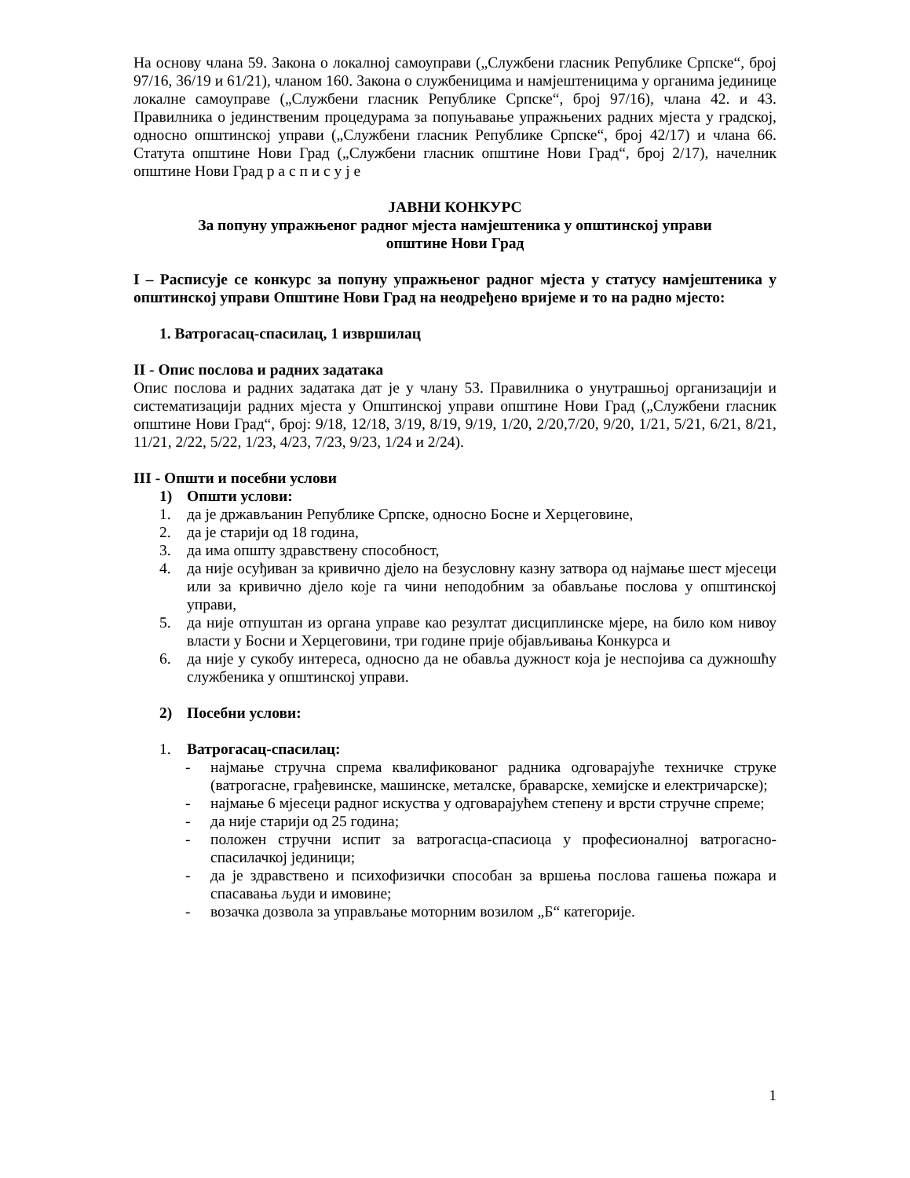На основу члана 59. Закона о локалној самоуправи („Службени гласник Републике Српске“, број 97/16, 36/19 и 61/21), чланом 160. Закона о службеницима и намјештеницима у органима јединице локалне самоуправе („Службени гласник Републике Српске“, број 97/16), члана 42. и 43. Правилника о јединственим процедурама за попуњавање упражњених радних мјеста у градској, односно општинској управи („Службени гласник Републике Српске“, број 42/17) и члана 66. Статута општине Нови Град („Службени гласник општине Нови Град“, број 2/17), начелник општине Нови Град р а с п и с у ј е
ЈАВНИ КОНКУРС
За попуну упражњеног радног мјеста намјештеника у општинској управи
општине Нови Град
I – Расписује се конкурс за попуну упражњеног радног мјеста у статусу намјештеника у општинској управи Општине Нови Град на неодређено вријеме и то на радно мјесто:
1. Ватрогасац-спасилац, 1 извршилац
II - Опис послова и радних задатака
Опис послова и радних задатака дат је у члану 53. Правилника о унутрашњој организацији и систематизацији радних мјеста у Општинској управи општине Нови Град („Службени гласник општине Нови Град“, број: 9/18, 12/18, 3/19, 8/19, 9/19, 1/20, 2/20,7/20, 9/20, 1/21, 5/21, 6/21, 8/21, 11/21, 2/22, 5/22, 1/23, 4/23, 7/23, 9/23, 1/24 и 2/24).
III - Општи и посебни услови
1) Општи услови:
1. да је држављанин Републике Српске, односно Босне и Херцеговине,
2. да је старији од 18 година,
3. да има општу здравствену способност,
4. да није осуђиван за кривично дјело на безусловну казну затвора од најмање шест мјесеци или за кривично дјело које га чини неподобним за обављање послова у општинској управи,
5. да није отпуштан из органа управе као резултат дисциплинске мјере, на било ком нивоу власти у Босни и Херцеговини, три године прије објављивања Конкурса и
6. да није у сукобу интереса, односно да не обавља дужност која је неспојива са дужношћу службеника у општинској управи.
2) Посебни услови:
1. Ватрогасац-спасилац:
- најмање стручна спрема квалификованог радника одговарајуће техничке струке (ватрогасне, грађевинске, машинске, металске, браварске, хемијске и електричарске);
- најмање 6 мјесеци радног искуства у одговарајућем степену и врсти стручне спреме;
- да није старији од 25 година;
- положен стручни испит за ватрогасца-спасиоца у професионалној ватрогасно-спасилачкој јединици;
- да је здравствено и психофизички способан за вршења послова гашења пожара и спасавања људи и имовине;
- возачка дозвола за управљање моторним возилом „Б“ категорије.
1